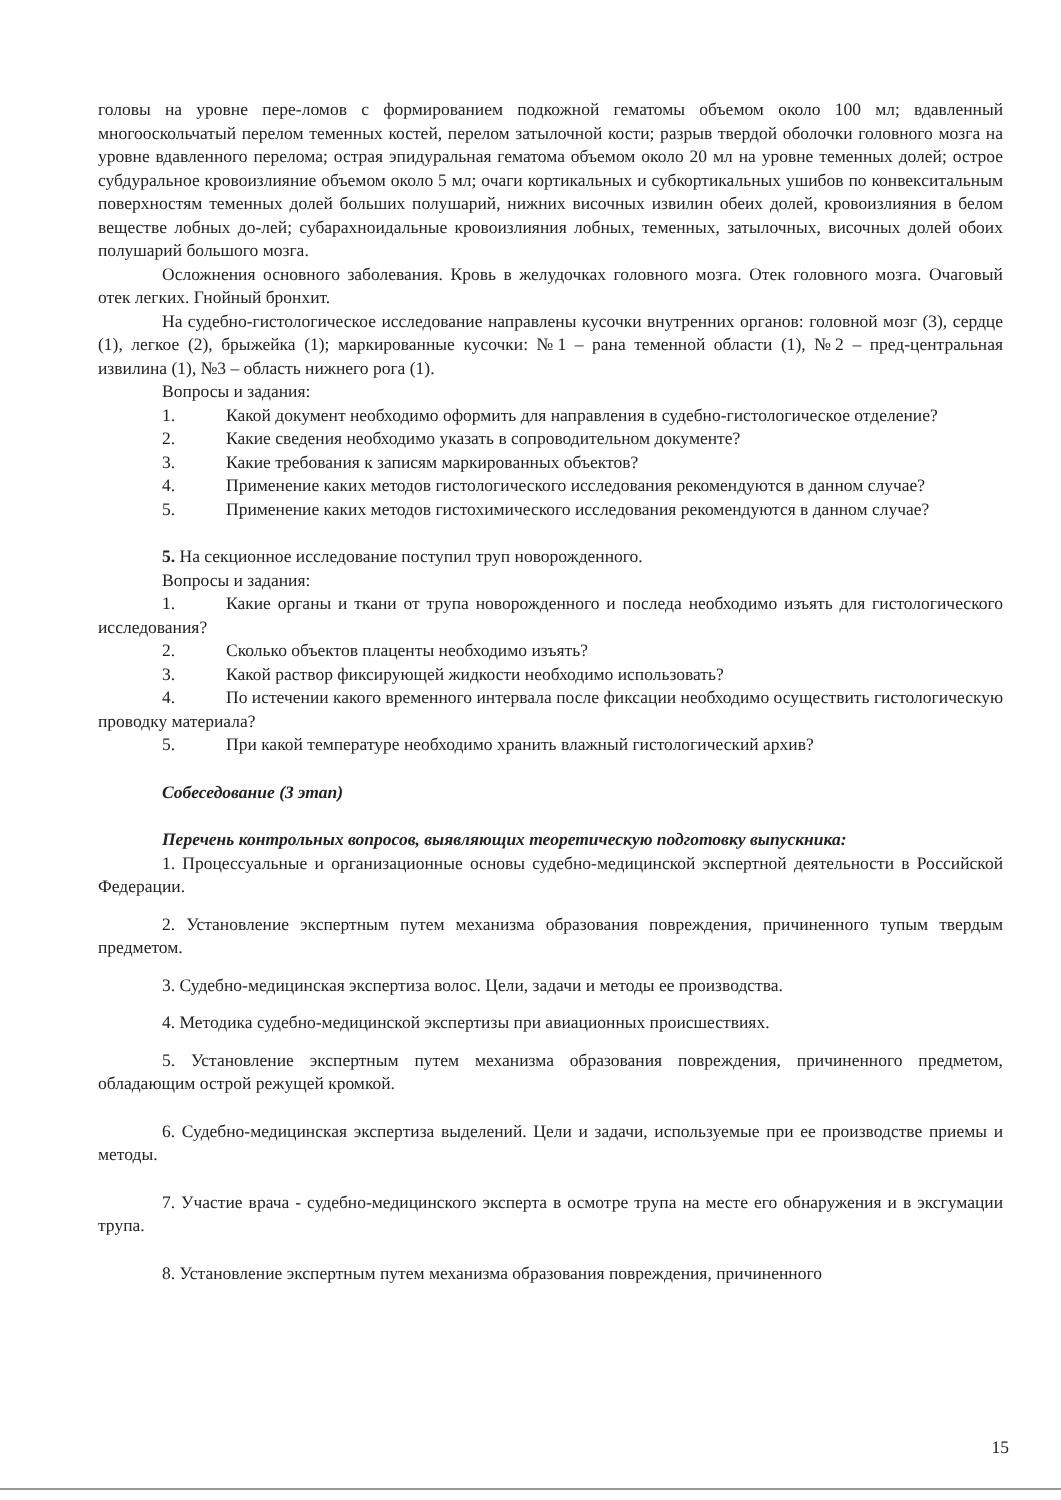головы на уровне пере-ломов с формированием подкожной гематомы объемом около 100 мл; вдавленный многооскольчатый перелом теменных костей, перелом затылочной кости; разрыв твердой оболочки головного мозга на уровне вдавленного перелома; острая эпидуральная гематома объемом около 20 мл на уровне теменных долей; острое субдуральное кровоизлияние объемом около 5 мл; очаги кортикальных и субкортикальных ушибов по конвекситальным поверхностям теменных долей больших полушарий, нижних височных извилин обеих долей, кровоизлияния в белом веществе лобных до-лей; субарахноидальные кровоизлияния лобных, теменных, затылочных, височных долей обоих полушарий большого мозга.
Осложнения основного заболевания. Кровь в желудочках головного мозга. Отек головного мозга. Очаговый отек легких. Гнойный бронхит.
На судебно-гистологическое исследование направлены кусочки внутренних органов: головной мозг (3), сердце (1), легкое (2), брыжейка (1); маркированные кусочки: №1 – рана теменной области (1), №2 – пред-центральная извилина (1), №3 – область нижнего рога (1).
Вопросы и задания:
1. Какой документ необходимо оформить для направления в судебно-гистологическое отделение?
2. Какие сведения необходимо указать в сопроводительном документе?
3. Какие требования к записям маркированных объектов?
4. Применение каких методов гистологического исследования рекомендуются в данном случае?
5. Применение каких методов гистохимического исследования рекомендуются в данном случае?
5. На секционное исследование поступил труп новорожденного.
Вопросы и задания:
1. Какие органы и ткани от трупа новорожденного и последа необходимо изъять для гистологического исследования?
2. Сколько объектов плаценты необходимо изъять?
3. Какой раствор фиксирующей жидкости необходимо использовать?
4. По истечении какого временного интервала после фиксации необходимо осуществить гистологическую проводку материала?
5. При какой температуре необходимо хранить влажный гистологический архив?
Собеседование (3 этап)
Перечень контрольных вопросов, выявляющих теоретическую подготовку выпускника:
1. Процессуальные и организационные основы судебно-медицинской экспертной деятельности в Российской Федерации.
2. Установление экспертным путем механизма образования повреждения, причиненного тупым твердым предметом.
3. Судебно-медицинская экспертиза волос. Цели, задачи и методы ее производства.
4. Методика судебно-медицинской экспертизы при авиационных происшествиях.
5. Установление экспертным путем механизма образования повреждения, причиненного предметом, обладающим острой режущей кромкой.
6. Судебно-медицинская экспертиза выделений. Цели и задачи, используемые при ее производстве приемы и методы.
7. Участие врача - судебно-медицинского эксперта в осмотре трупа на месте его обнаружения и в эксгумации трупа.
8. Установление экспертным путем механизма образования повреждения, причиненного
15